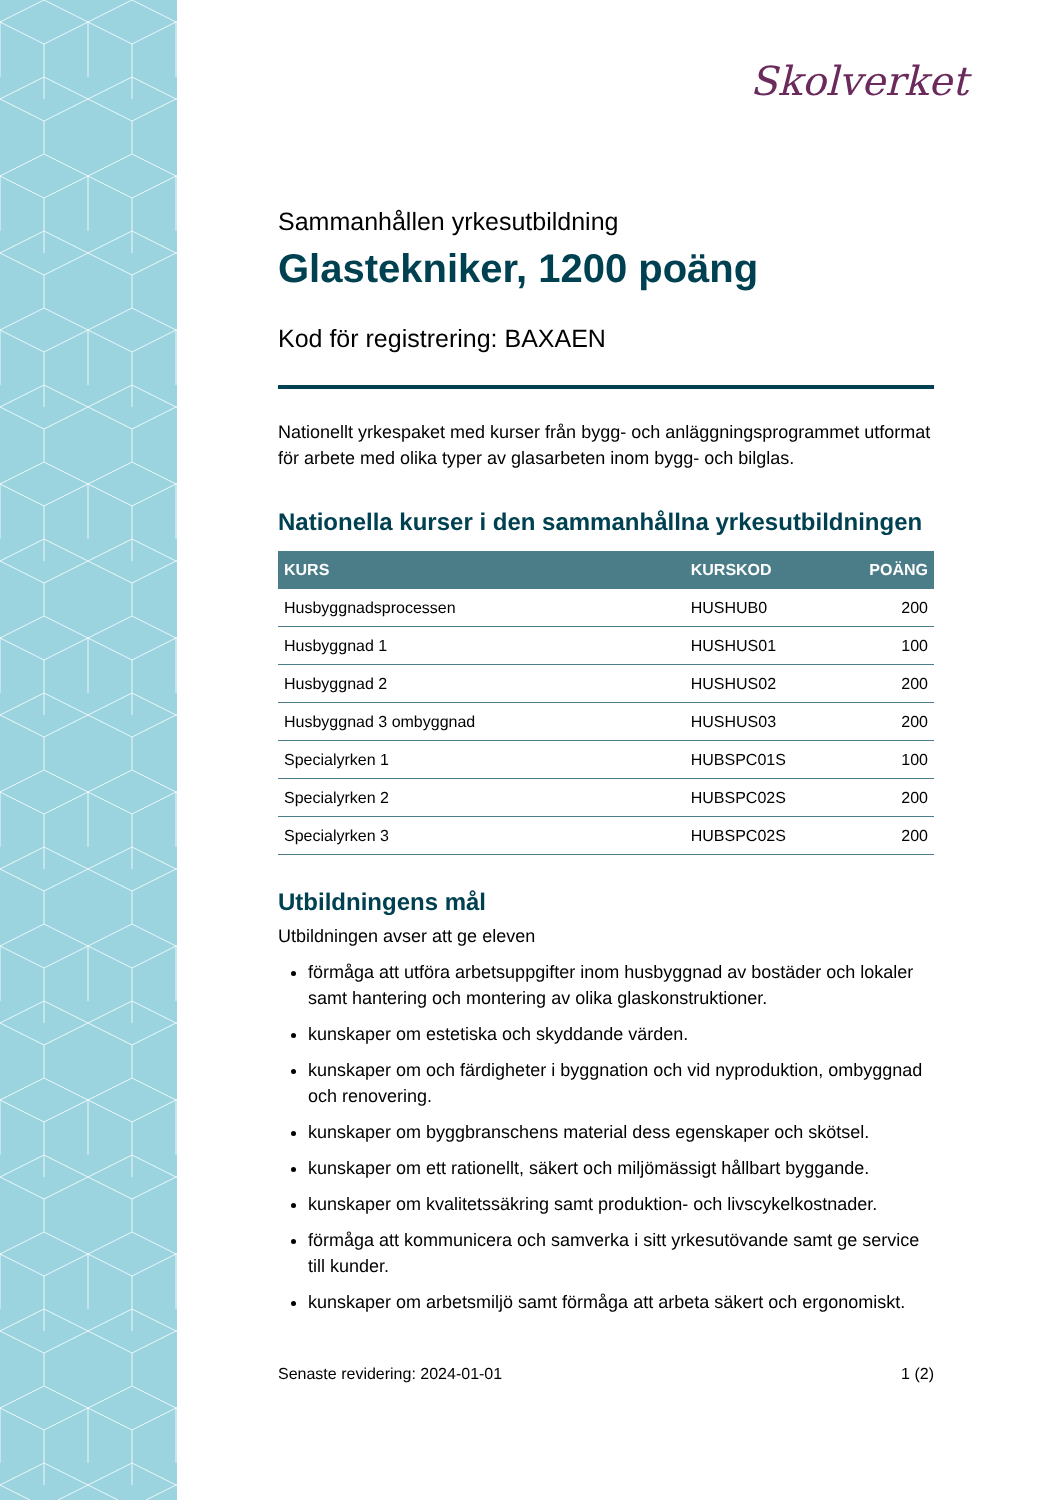Skolverket
Sammanhållen yrkesutbildning
Glastekniker, 1200 poäng
Kod för registrering: BAXAEN
Nationellt yrkespaket med kurser från bygg- och anläggningsprogrammet utformat för arbete med olika typer av glasarbeten inom bygg- och bilglas.
Nationella kurser i den sammanhållna yrkesutbildningen
| KURS | KURSKOD | POÄNG |
| --- | --- | --- |
| Husbyggnadsprocessen | HUSHUB0 | 200 |
| Husbyggnad 1 | HUSHUS01 | 100 |
| Husbyggnad 2 | HUSHUS02 | 200 |
| Husbyggnad 3 ombyggnad | HUSHUS03 | 200 |
| Specialyrken 1 | HUBSPC01S | 100 |
| Specialyrken 2 | HUBSPC02S | 200 |
| Specialyrken 3 | HUBSPC02S | 200 |
Utbildningens mål
Utbildningen avser att ge eleven
förmåga att utföra arbetsuppgifter inom husbyggnad av bostäder och lokaler samt hantering och montering av olika glaskonstruktioner.
kunskaper om estetiska och skyddande värden.
kunskaper om och färdigheter i byggnation och vid nyproduktion, ombyggnad och renovering.
kunskaper om byggbranschens material dess egenskaper och skötsel.
kunskaper om ett rationellt, säkert och miljömässigt hållbart byggande.
kunskaper om kvalitetssäkring samt produktion- och livscykelkostnader.
förmåga att kommunicera och samverka i sitt yrkesutövande samt ge service till kunder.
kunskaper om arbetsmiljö samt förmåga att arbeta säkert och ergonomiskt.
Senaste revidering: 2024-01-01 1 (2)